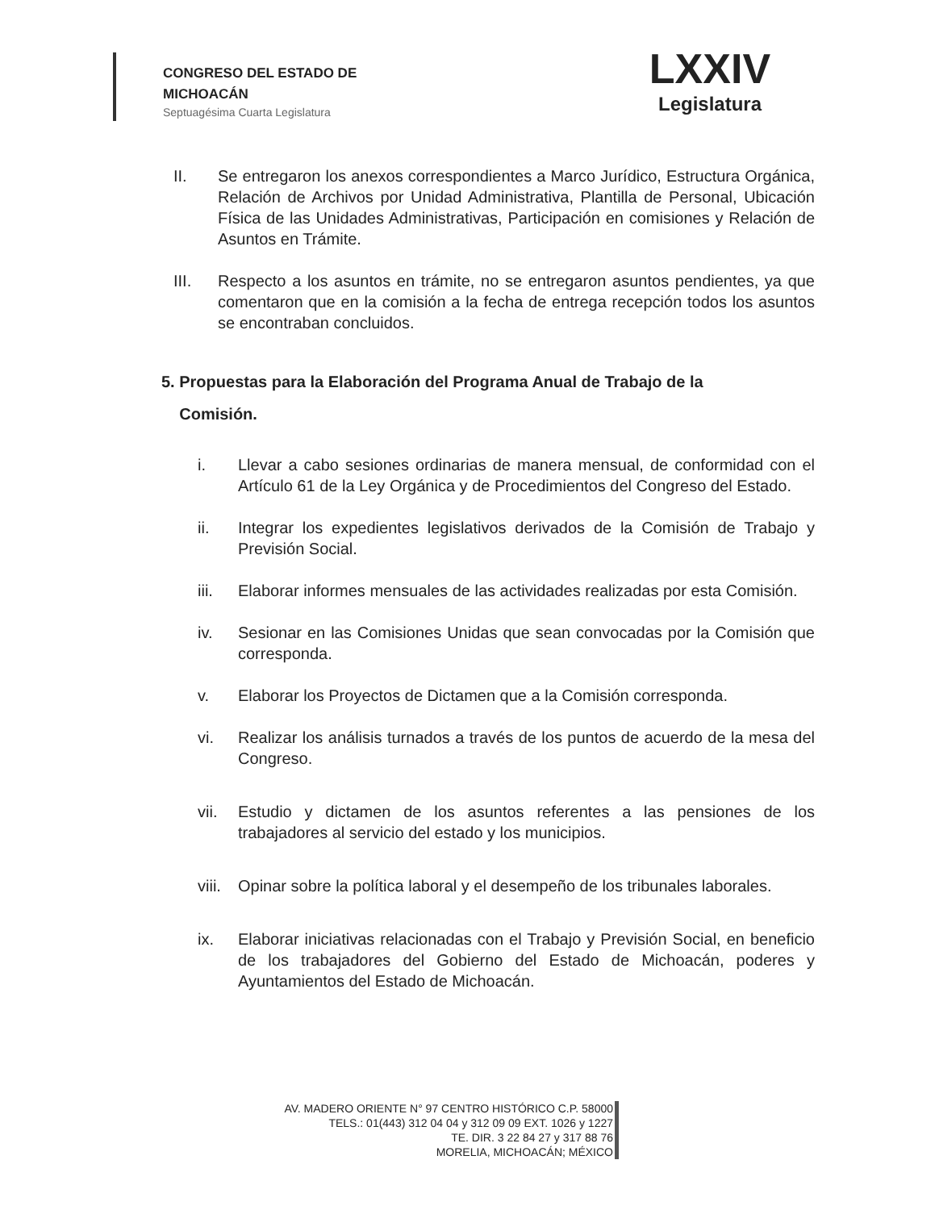CONGRESO DEL ESTADO DE
MICHOACÁN
Septuagésima Cuarta Legislatura
LXXIV
Legislatura
II. Se entregaron los anexos correspondientes a Marco Jurídico, Estructura Orgánica, Relación de Archivos por Unidad Administrativa, Plantilla de Personal, Ubicación Física de las Unidades Administrativas, Participación en comisiones y Relación de Asuntos en Trámite.
III. Respecto a los asuntos en trámite, no se entregaron asuntos pendientes, ya que comentaron que en la comisión a la fecha de entrega recepción todos los asuntos se encontraban concluidos.
5. Propuestas para la Elaboración del Programa Anual de Trabajo de la
Comisión.
i. Llevar a cabo sesiones ordinarias de manera mensual, de conformidad con el Artículo 61 de la Ley Orgánica y de Procedimientos del Congreso del Estado.
ii. Integrar los expedientes legislativos derivados de la Comisión de Trabajo y Previsión Social.
iii. Elaborar informes mensuales de las actividades realizadas por esta Comisión.
iv. Sesionar en las Comisiones Unidas que sean convocadas por la Comisión que corresponda.
v. Elaborar los Proyectos de Dictamen que a la Comisión corresponda.
vi. Realizar los análisis turnados a través de los puntos de acuerdo de la mesa del Congreso.
vii. Estudio y dictamen de los asuntos referentes a las pensiones de los trabajadores al servicio del estado y los municipios.
viii. Opinar sobre la política laboral y el desempeño de los tribunales laborales.
ix. Elaborar iniciativas relacionadas con el Trabajo y Previsión Social, en beneficio de los trabajadores del Gobierno del Estado de Michoacán, poderes y Ayuntamientos del Estado de Michoacán.
AV. MADERO ORIENTE N° 97 CENTRO HISTÓRICO C.P. 58000
TELS.: 01(443) 312 04 04 y 312 09 09 EXT. 1026 y 1227
TE. DIR. 3 22 84 27 y 317 88 76
MORELIA, MICHOACÁN; MÉXICO